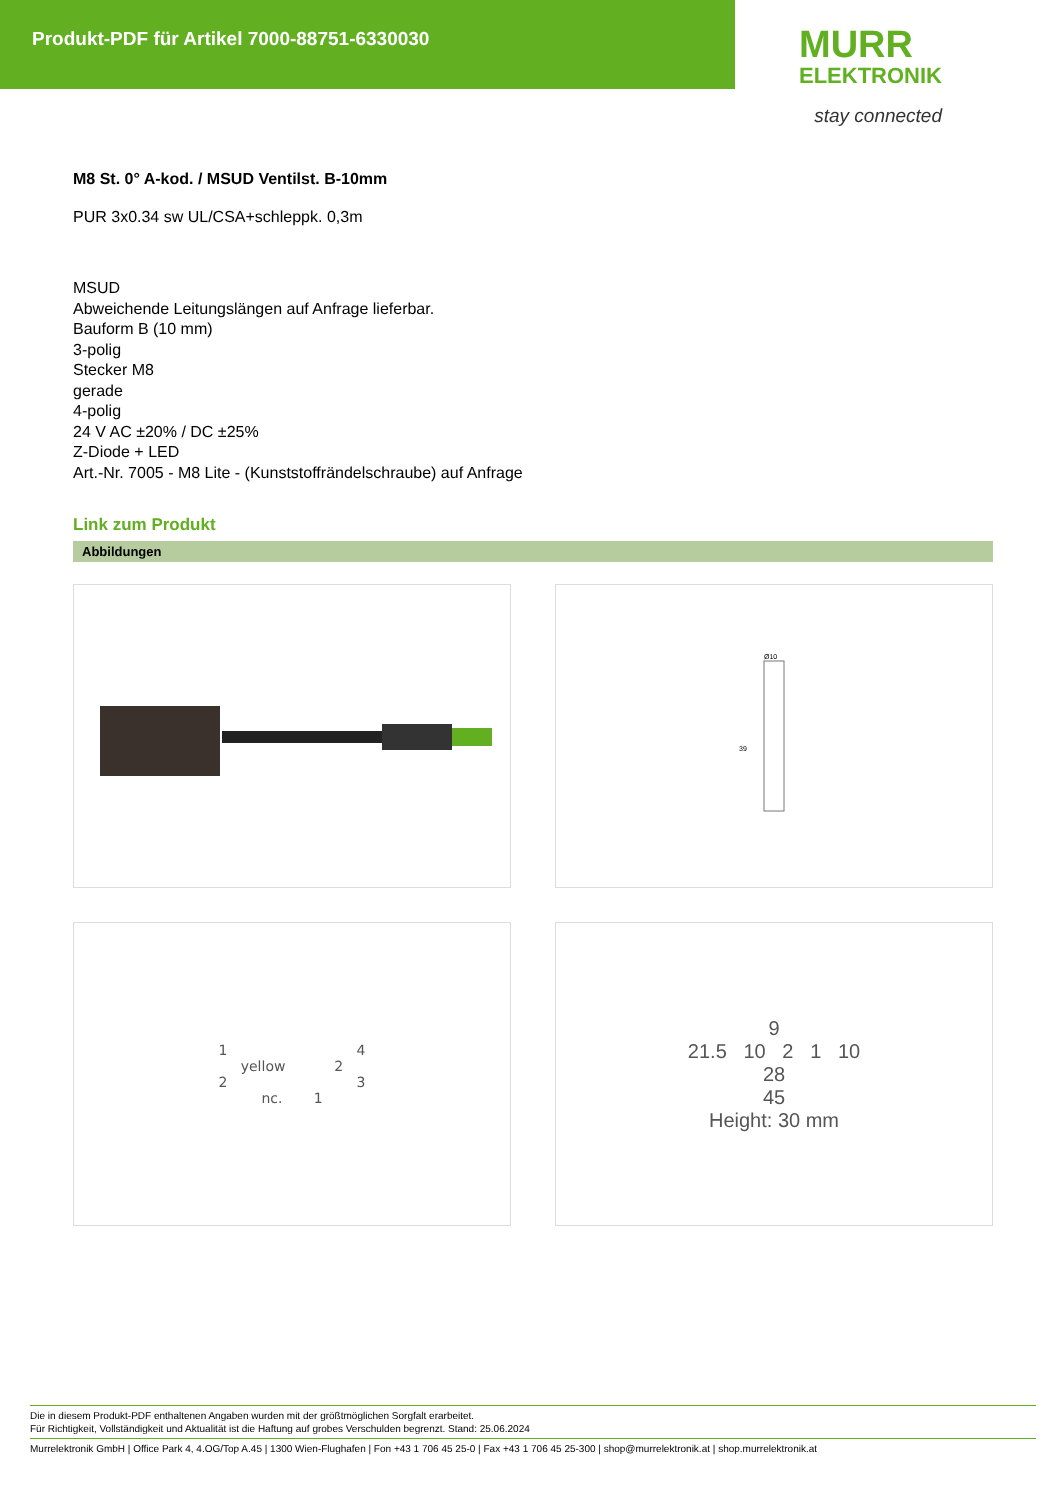Produkt-PDF für Artikel 7000-88751-6330030
MURR
ELEKTRONIK
stay connected
M8 St. 0° A-kod. / MSUD Ventilst. B-10mm
PUR 3x0.34 sw UL/CSA+schleppk. 0,3m
MSUD
Abweichende Leitungslängen auf Anfrage lieferbar.
Bauform B (10 mm)
3-polig
Stecker M8
gerade
4-polig
24 V AC ±20% / DC ±25%
Z-Diode + LED
Art.-Nr. 7005 - M8 Lite - (Kunststoffrändelschraube) auf Anfrage
Link zum Produkt
Abbildungen
Ø10
39
1 4
yellow 2
2 3
nc. 1
9
21.5 10 2 1 10
28
45
Height: 30 mm
Die in diesem Produkt-PDF enthaltenen Angaben wurden mit der größtmöglichen Sorgfalt erarbeitet.
Für Richtigkeit, Vollständigkeit und Aktualität ist die Haftung auf grobes Verschulden begrenzt. Stand: 25.06.2024
Murrelektronik GmbH | Office Park 4, 4.OG/Top A.45 | 1300 Wien-Flughafen | Fon +43 1 706 45 25-0 | Fax +43 1 706 45 25-300 | shop@murrelektronik.at | shop.murrelektronik.at